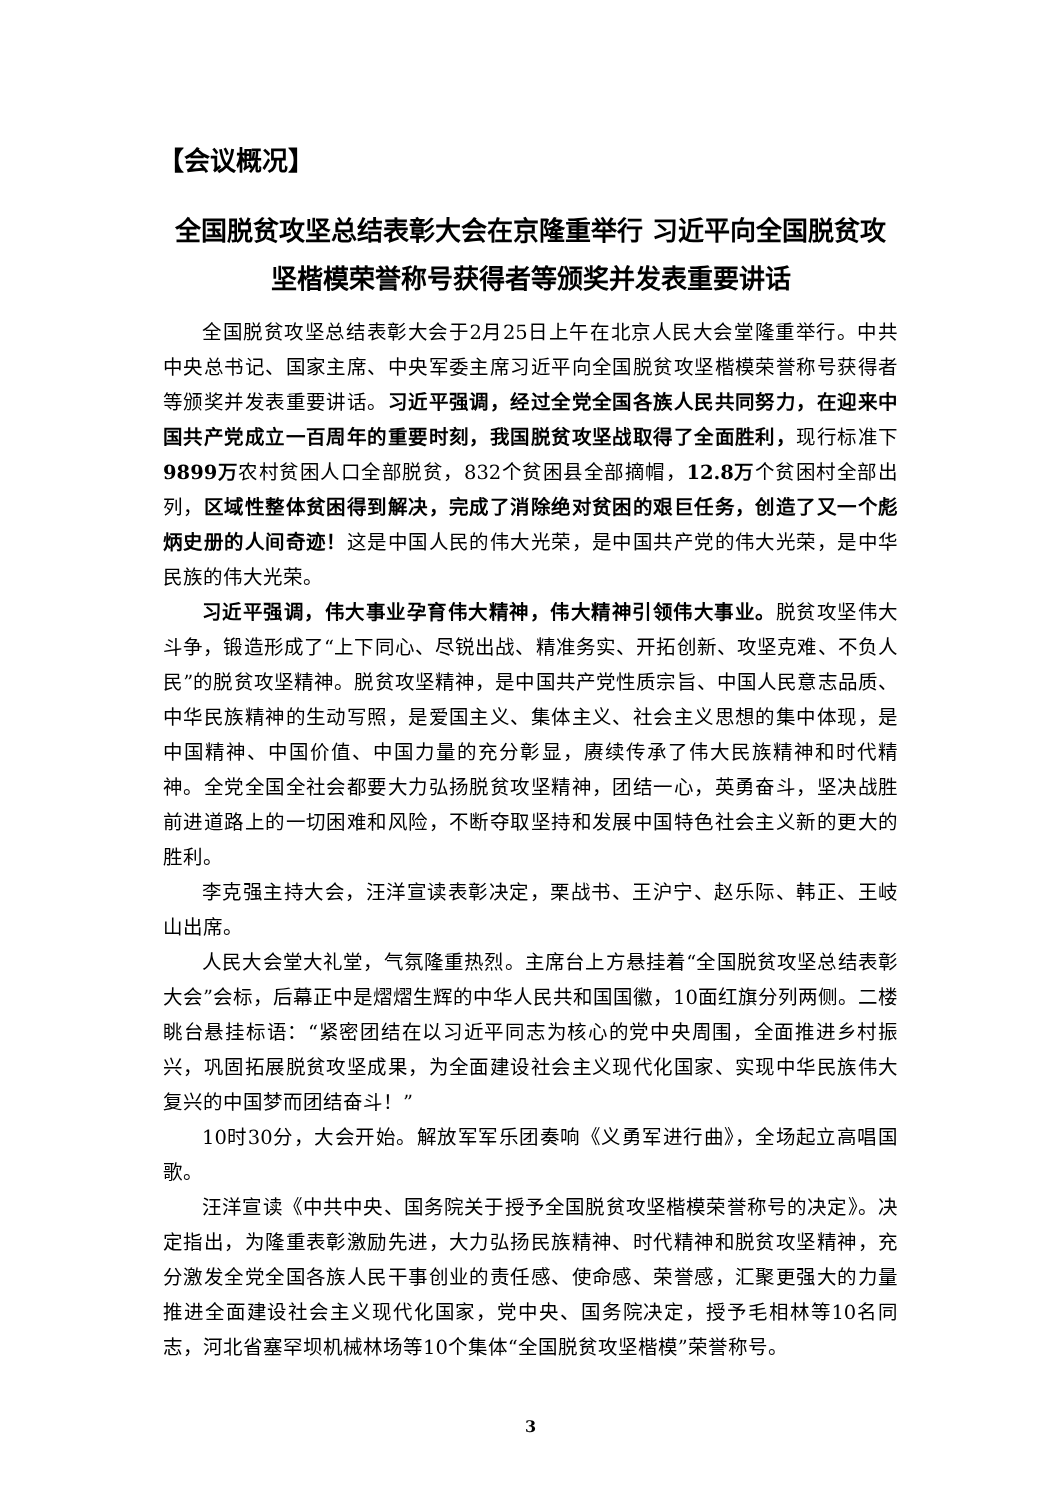【会议概况】
全国脱贫攻坚总结表彰大会在京隆重举行 习近平向全国脱贫攻坚楷模荣誉称号获得者等颁奖并发表重要讲话
全国脱贫攻坚总结表彰大会于2月25日上午在北京人民大会堂隆重举行。中共中央总书记、国家主席、中央军委主席习近平向全国脱贫攻坚楷模荣誉称号获得者等颁奖并发表重要讲话。习近平强调，经过全党全国各族人民共同努力，在迎来中国共产党成立一百周年的重要时刻，我国脱贫攻坚战取得了全面胜利，现行标准下9899万农村贫困人口全部脱贫，832个贫困县全部摘帽，12.8万个贫困村全部出列，区域性整体贫困得到解决，完成了消除绝对贫困的艰巨任务，创造了又一个彪炳史册的人间奇迹！这是中国人民的伟大光荣，是中国共产党的伟大光荣，是中华民族的伟大光荣。
习近平强调，伟大事业孕育伟大精神，伟大精神引领伟大事业。脱贫攻坚伟大斗争，锻造形成了“上下同心、尽锐出战、精准务实、开拓创新、攻坚克难、不负人民”的脱贫攻坚精神。脱贫攻坚精神，是中国共产党性质宗旨、中国人民意志品质、中华民族精神的生动写照，是爱国主义、集体主义、社会主义思想的集中体现，是中国精神、中国价值、中国力量的充分彰显，赓续传承了伟大民族精神和时代精神。全党全国全社会都要大力弘扬脱贫攻坚精神，团结一心，英勇奋斗，坚决战胜前进道路上的一切困难和风险，不断夺取坚持和发展中国特色社会主义新的更大的胜利。
李克强主持大会，汪洋宣读表彰决定，栗战书、王沪宁、赵乐际、韩正、王岐山出席。
人民大会堂大礼堂，气氛隆重热烈。主席台上方悬挂着“全国脱贫攻坚总结表彰大会”会标，后幕正中是熠熠生辉的中华人民共和国国徽，10面红旗分列两侧。二楼眺台悬挂标语：“紧密团结在以习近平同志为核心的党中央周围，全面推进乡村振兴，巩固拓展脱贫攻坚成果，为全面建设社会主义现代化国家、实现中华民族伟大复兴的中国梦而团结奋斗！”
10时30分，大会开始。解放军军乐团奏响《义勇军进行曲》，全场起立高唱国歌。
汪洋宣读《中共中央、国务院关于授予全国脱贫攻坚楷模荣誉称号的决定》。决定指出，为隆重表彰激励先进，大力弘扬民族精神、时代精神和脱贫攻坚精神，充分激发全党全国各族人民干事创业的责任感、使命感、荣誉感，汇聚更强大的力量推进全面建设社会主义现代化国家，党中央、国务院决定，授予毛相林等10名同志，河北省塞罕坝机械林场等10个集体“全国脱贫攻坚楷模”荣誉称号。
3